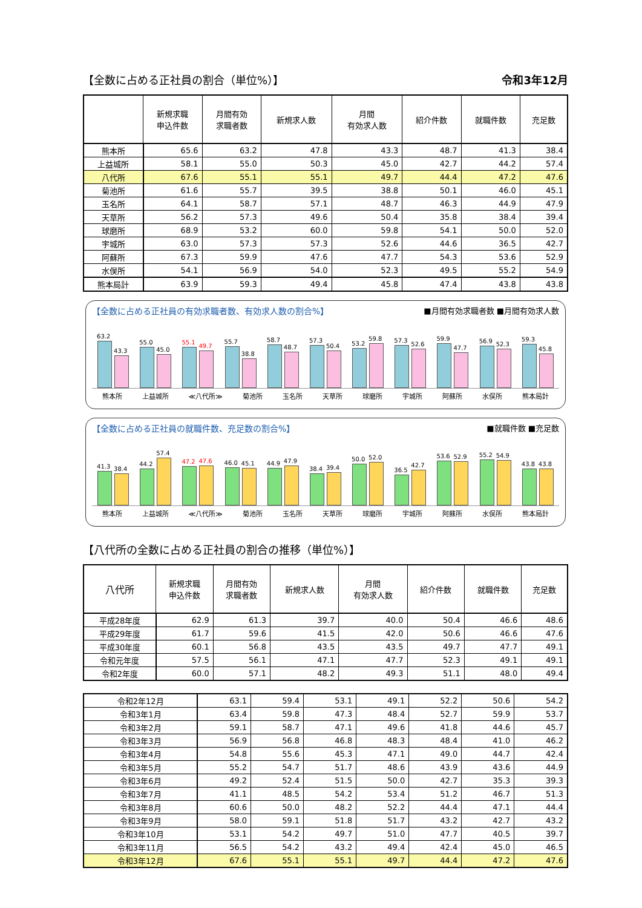【全数に占める正社員の割合（単位%）】 令和3年12月
| | 新規求職 申込件数 | 月間有効 求職者数 | 新規求人数 | 月間 有効求人数 | 紹介件数 | 就職件数 | 充足数 |
| --- | --- | --- | --- | --- | --- | --- | --- |
| 熊本所 | 65.6 | 63.2 | 47.8 | 43.3 | 48.7 | 41.3 | 38.4 |
| 上益城所 | 58.1 | 55.0 | 50.3 | 45.0 | 42.7 | 44.2 | 57.4 |
| 八代所 | 67.6 | 55.1 | 55.1 | 49.7 | 44.4 | 47.2 | 47.6 |
| 菊池所 | 61.6 | 55.7 | 39.5 | 38.8 | 50.1 | 46.0 | 45.1 |
| 玉名所 | 64.1 | 58.7 | 57.1 | 48.7 | 46.3 | 44.9 | 47.9 |
| 天草所 | 56.2 | 57.3 | 49.6 | 50.4 | 35.8 | 38.4 | 39.4 |
| 球磨所 | 68.9 | 53.2 | 60.0 | 59.8 | 54.1 | 50.0 | 52.0 |
| 宇城所 | 63.0 | 57.3 | 57.3 | 52.6 | 44.6 | 36.5 | 42.7 |
| 阿蘇所 | 67.3 | 59.9 | 47.6 | 47.7 | 54.3 | 53.6 | 52.9 |
| 水俣所 | 54.1 | 56.9 | 54.0 | 52.3 | 49.5 | 55.2 | 54.9 |
| 熊本局計 | 63.9 | 59.3 | 49.4 | 45.8 | 47.4 | 43.8 | 43.8 |
【全数に占める正社員の有効求職者数、有効求人数の割合%】 ■月間有効求職者数 ■月間有効求人数
63.2
43.3
55.0
45.0
55.1
49.7
55.7
38.8
58.7
48.7
57.3
50.4
53.2
59.8
57.3
52.6
59.9
47.7
56.9
52.3
59.3
45.8
熊本所 上益城所 ≪八代所≫ 菊池所 玉名所 天草所 球磨所 宇城所 阿蘇所 水俣所 熊本局計
【全数に占める正社員の就職件数、充足数の割合%】 ■就職件数 ■充足数
41.3
38.4
44.2
57.4
47.2
47.6
46.0
45.1
44.9
47.9
38.4
39.4
50.0
52.0
36.5
42.7
53.6
52.9
55.2
54.9
43.8
43.8
熊本所 上益城所 ≪八代所≫ 菊池所 玉名所 天草所 球磨所 宇城所 阿蘇所 水俣所 熊本局計
【八代所の全数に占める正社員の割合の推移（単位%）】
| 八代所 | 新規求職 申込件数 | 月間有効 求職者数 | 新規求人数 | 月間 有効求人数 | 紹介件数 | 就職件数 | 充足数 |
| --- | --- | --- | --- | --- | --- | --- | --- |
| 平成28年度 | 62.9 | 61.3 | 39.7 | 40.0 | 50.4 | 46.6 | 48.6 |
| 平成29年度 | 61.7 | 59.6 | 41.5 | 42.0 | 50.6 | 46.6 | 47.6 |
| 平成30年度 | 60.1 | 56.8 | 43.5 | 43.5 | 49.7 | 47.7 | 49.1 |
| 令和元年度 | 57.5 | 56.1 | 47.1 | 47.7 | 52.3 | 49.1 | 49.1 |
| 令和2年度 | 60.0 | 57.1 | 48.2 | 49.3 | 51.1 | 48.0 | 49.4 |
| 令和2年12月 | 63.1 | 59.4 | 53.1 | 49.1 | 52.2 | 50.6 | 54.2 |
| 令和3年1月 | 63.4 | 59.8 | 47.3 | 48.4 | 52.7 | 59.9 | 53.7 |
| 令和3年2月 | 59.1 | 58.7 | 47.1 | 49.6 | 41.8 | 44.6 | 45.7 |
| 令和3年3月 | 56.9 | 56.8 | 46.8 | 48.3 | 48.4 | 41.0 | 46.2 |
| 令和3年4月 | 54.8 | 55.6 | 45.3 | 47.1 | 49.0 | 44.7 | 42.4 |
| 令和3年5月 | 55.2 | 54.7 | 51.7 | 48.6 | 43.9 | 43.6 | 44.9 |
| 令和3年6月 | 49.2 | 52.4 | 51.5 | 50.0 | 42.7 | 35.3 | 39.3 |
| 令和3年7月 | 41.1 | 48.5 | 54.2 | 53.4 | 51.2 | 46.7 | 51.3 |
| 令和3年8月 | 60.6 | 50.0 | 48.2 | 52.2 | 44.4 | 47.1 | 44.4 |
| 令和3年9月 | 58.0 | 59.1 | 51.8 | 51.7 | 43.2 | 42.7 | 43.2 |
| 令和3年10月 | 53.1 | 54.2 | 49.7 | 51.0 | 47.7 | 40.5 | 39.7 |
| 令和3年11月 | 56.5 | 54.2 | 43.2 | 49.4 | 42.4 | 45.0 | 46.5 |
| 令和3年12月 | 67.6 | 55.1 | 55.1 | 49.7 | 44.4 | 47.2 | 47.6 |